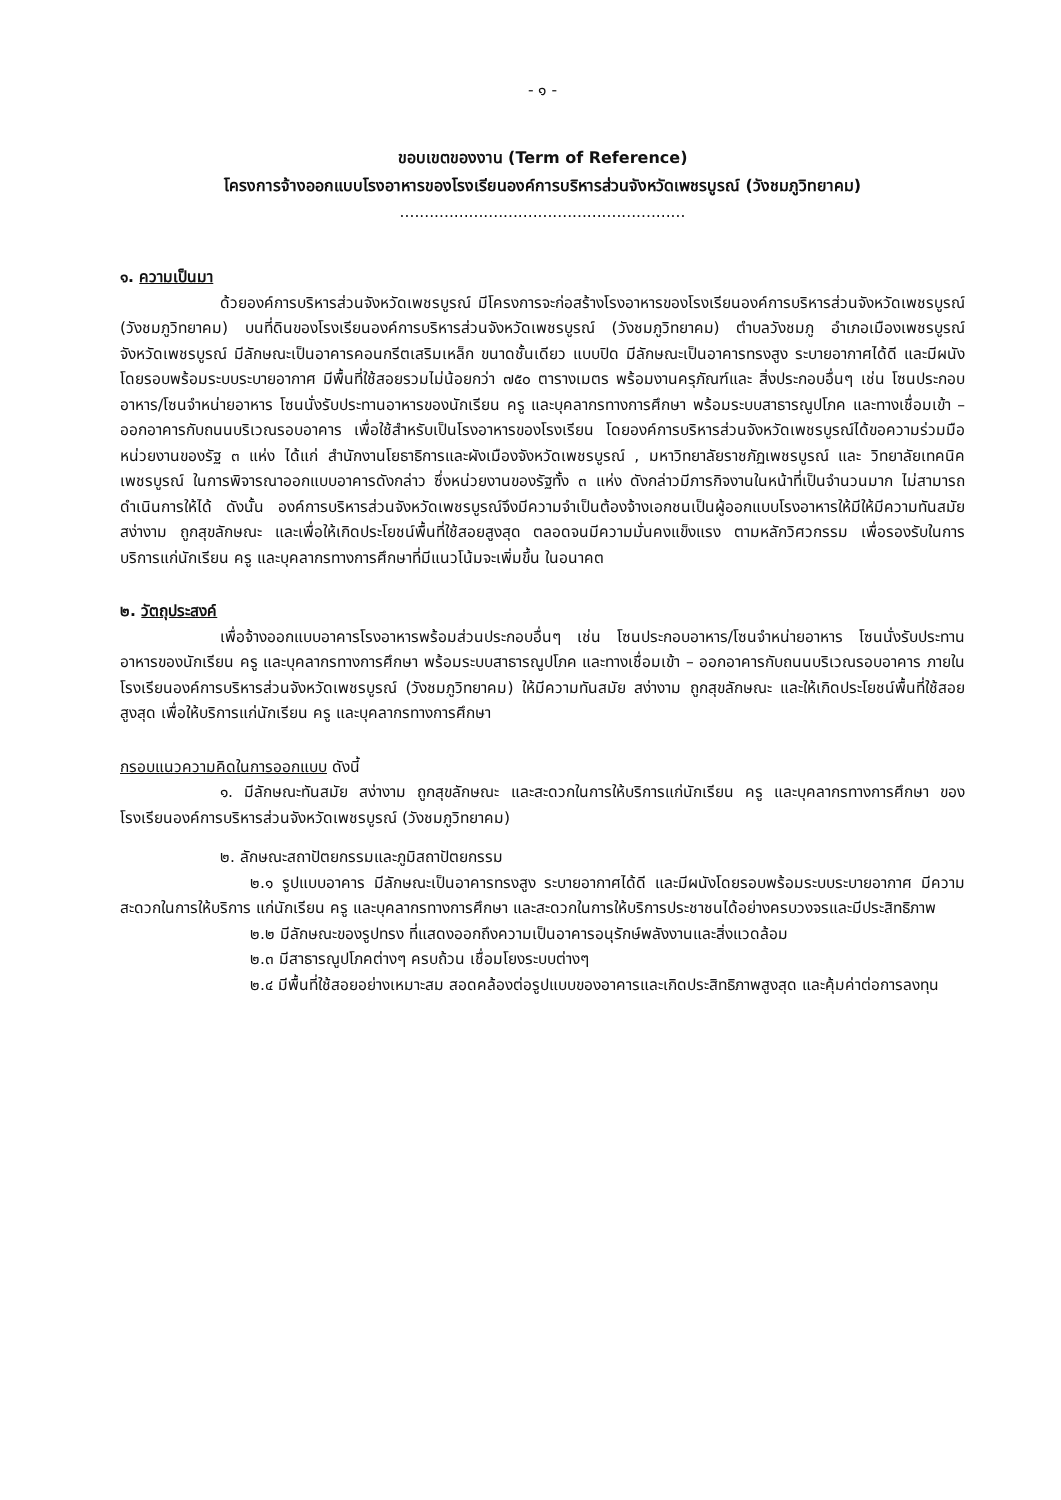- ๑ -
ขอบเขตของงาน (Term of Reference)
โครงการจ้างออกแบบโรงอาหารของโรงเรียนองค์การบริหารส่วนจังหวัดเพชรบูรณ์ (วังชมภูวิทยาคม)
..........................................................
๑. ความเป็นมา
ด้วยองค์การบริหารส่วนจังหวัดเพชรบูรณ์ มีโครงการจะก่อสร้างโรงอาหารของโรงเรียนองค์การบริหารส่วนจังหวัดเพชรบูรณ์ (วังชมภูวิทยาคม) บนที่ดินของโรงเรียนองค์การบริหารส่วนจังหวัดเพชรบูรณ์ (วังชมภูวิทยาคม) ตำบลวังชมภู อำเภอเมืองเพชรบูรณ์ จังหวัดเพชรบูรณ์ มีลักษณะเป็นอาคารคอนกรีตเสริมเหล็ก ขนาดชั้นเดียว แบบปิด มีลักษณะเป็นอาคารทรงสูง ระบายอากาศได้ดี และมีผนังโดยรอบพร้อมระบบระบายอากาศ มีพื้นที่ใช้สอยรวมไม่น้อยกว่า ๗๕๐ ตารางเมตร พร้อมงานครุภัณฑ์และ สิ่งประกอบอื่นๆ เช่น โซนประกอบอาหาร/โซนจำหน่ายอาหาร โซนนั่งรับประทานอาหารของนักเรียน ครู และบุคลากรทางการศึกษา พร้อมระบบสาธารณูปโภค และทางเชื่อมเข้า – ออกอาคารกับถนนบริเวณรอบอาคาร เพื่อใช้สำหรับเป็นโรงอาหารของโรงเรียน โดยองค์การบริหารส่วนจังหวัดเพชรบูรณ์ได้ขอความร่วมมือหน่วยงานของรัฐ ๓ แห่ง ได้แก่ สำนักงานโยธาธิการและผังเมืองจังหวัดเพชรบูรณ์ , มหาวิทยาลัยราชภัฏเพชรบูรณ์ และ วิทยาลัยเทคนิคเพชรบูรณ์ ในการพิจารณาออกแบบอาคารดังกล่าว ซึ่งหน่วยงานของรัฐทั้ง ๓ แห่ง ดังกล่าวมีภารกิจงานในหน้าที่เป็นจำนวนมาก ไม่สามารถดำเนินการให้ได้ ดังนั้น องค์การบริหารส่วนจังหวัดเพชรบูรณ์จึงมีความจำเป็นต้องจ้างเอกชนเป็นผู้ออกแบบโรงอาหารให้มีให้มีความทันสมัย สง่างาม ถูกสุขลักษณะ และเพื่อให้เกิดประโยชน์พื้นที่ใช้สอยสูงสุด ตลอดจนมีความมั่นคงแข็งแรง ตามหลักวิศวกรรม เพื่อรองรับในการบริการแก่นักเรียน ครู และบุคลากรทางการศึกษาที่มีแนวโน้มจะเพิ่มขึ้น ในอนาคต
๒. วัตถุประสงค์
เพื่อจ้างออกแบบอาคารโรงอาหารพร้อมส่วนประกอบอื่นๆ เช่น โซนประกอบอาหาร/โซนจำหน่ายอาหาร โซนนั่งรับประทานอาหารของนักเรียน ครู และบุคลากรทางการศึกษา พร้อมระบบสาธารณูปโภค และทางเชื่อมเข้า – ออกอาคารกับถนนบริเวณรอบอาคาร ภายในโรงเรียนองค์การบริหารส่วนจังหวัดเพชรบูรณ์ (วังชมภูวิทยาคม) ให้มีความทันสมัย สง่างาม ถูกสุขลักษณะ และให้เกิดประโยชน์พื้นที่ใช้สอยสูงสุด เพื่อให้บริการแก่นักเรียน ครู และบุคลากรทางการศึกษา
กรอบแนวความคิดในการออกแบบ ดังนี้
๑. มีลักษณะทันสมัย สง่างาม ถูกสุขลักษณะ และสะดวกในการให้บริการแก่นักเรียน ครู และบุคลากรทางการศึกษา ของโรงเรียนองค์การบริหารส่วนจังหวัดเพชรบูรณ์ (วังชมภูวิทยาคม)
๒. ลักษณะสถาปัตยกรรมและภูมิสถาปัตยกรรม
๒.๑ รูปแบบอาคาร มีลักษณะเป็นอาคารทรงสูง ระบายอากาศได้ดี และมีผนังโดยรอบพร้อมระบบระบายอากาศ มีความสะดวกในการให้บริการ แก่นักเรียน ครู และบุคลากรทางการศึกษา และสะดวกในการให้บริการประชาชนได้อย่างครบวงจรและมีประสิทธิภาพ
๒.๒ มีลักษณะของรูปทรง ที่แสดงออกถึงความเป็นอาคารอนุรักษ์พลังงานและสิ่งแวดล้อม
๒.๓ มีสาธารณูปโภคต่างๆ ครบถ้วน เชื่อมโยงระบบต่างๆ
๒.๔ มีพื้นที่ใช้สอยอย่างเหมาะสม สอดคล้องต่อรูปแบบของอาคารและเกิดประสิทธิภาพสูงสุด และคุ้มค่าต่อการลงทุน